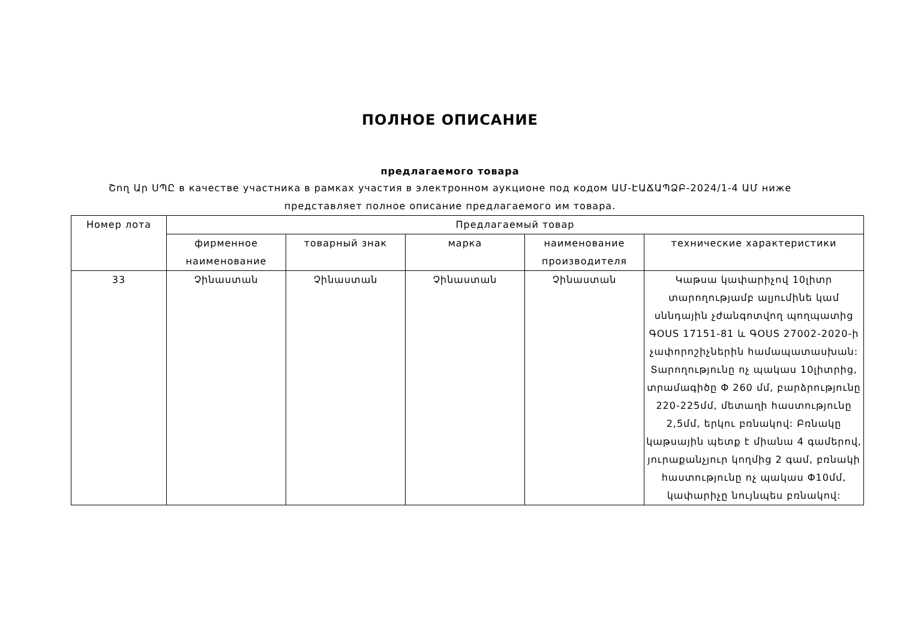ПОЛНОЕ ОПИСАНИЕ
предлагаемого товара
Շող Ար ՍՊԸ в качестве участника в рамках участия в электронном аукционе под кодом ԱՄ-ԷԱՃԱՊՁԲ-2024/1-4 ԱՄ ниже представляет полное описание предлагаемого им товара.
| Номер лота | Предлагаемый товар | | | | |
| --- | --- | --- | --- | --- | --- |
| | фирменное наименование | товарный знак | марка | наименование производителя | технические характеристики |
| 33 | Չինաստան | Չինաստան | Չինաստան | Չինաստան | Կաթսա կափարիչով 10լիտր տարողությամբ ալյումինե կամ սննդային չժանգոտվող պողպատից ԳՕUS 17151-81 և ԳՕUS 27002-2020-ի չափորոշիչներին համապատասխան: Տարողությունը ոչ պակաս 10լիտրից, տրամագիծը Փ 260 մմ, բարձրությունը 220-225մմ, մետաղի հաստությունը 2,5մմ, երկու բռնակով: Բռնակը կաթսային պետք է միանա 4 գամերով, յուրաքանչյուր կողմից 2 գամ, բռնակի հաստությունը ոչ պակաս Փ10մմ, կափարիչը նույնպես բռնակով: |